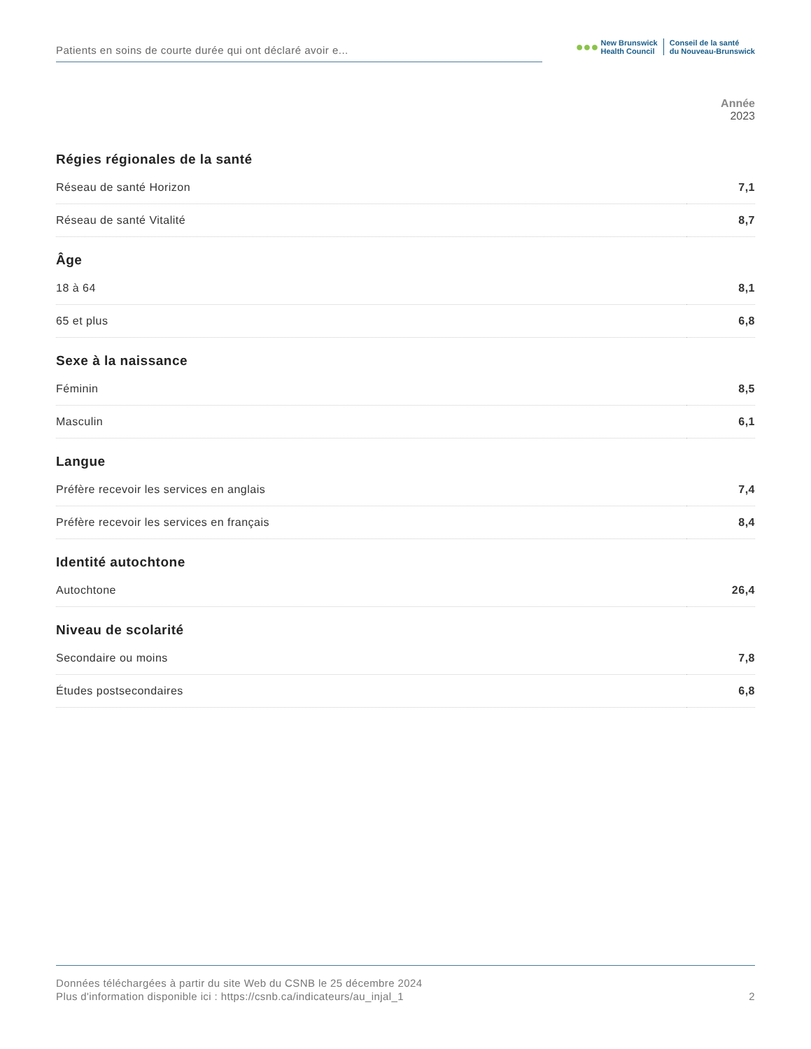Patients en soins de courte durée qui ont déclaré avoir e...
●●●
New Brunswick
Health Council
Conseil de la santé
du Nouveau-Brunswick
Année
2023
| Régies régionales de la santé | |
| --- | --- |
| Réseau de santé Horizon | 7,1 |
| Réseau de santé Vitalité | 8,7 |
| Âge | |
| 18 à 64 | 8,1 |
| 65 et plus | 6,8 |
| Sexe à la naissance | |
| Féminin | 8,5 |
| Masculin | 6,1 |
| Langue | |
| Préfère recevoir les services en anglais | 7,4 |
| Préfère recevoir les services en français | 8,4 |
| Identité autochtone | |
| Autochtone | 26,4 |
| Niveau de scolarité | |
| Secondaire ou moins | 7,8 |
| Études postsecondaires | 6,8 |
Données téléchargées à partir du site Web du CSNB le 25 décembre 2024
Plus d'information disponible ici : https://csnb.ca/indicateurs/au_injal_1 2